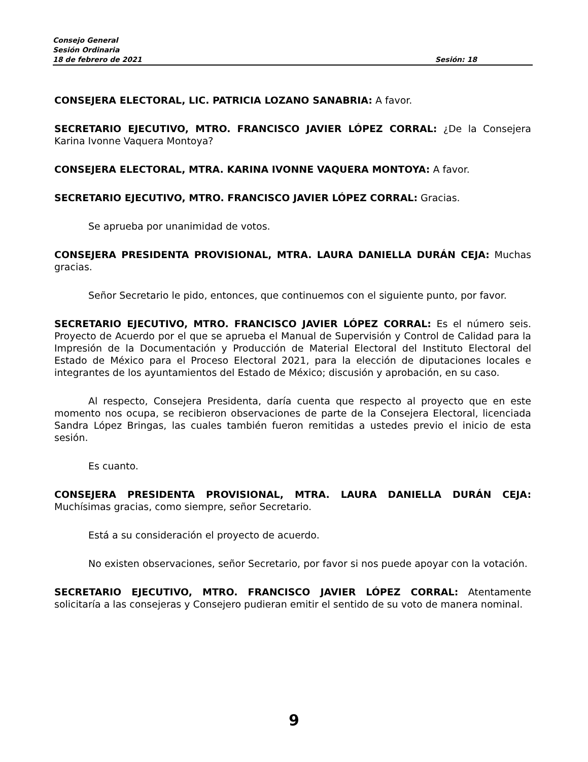Consejo General
Sesión Ordinaria
18 de febrero de 2021 Sesión: 18
CONSEJERA ELECTORAL, LIC. PATRICIA LOZANO SANABRIA: A favor.
SECRETARIO EJECUTIVO, MTRO. FRANCISCO JAVIER LÓPEZ CORRAL: ¿De la Consejera Karina Ivonne Vaquera Montoya?
CONSEJERA ELECTORAL, MTRA. KARINA IVONNE VAQUERA MONTOYA: A favor.
SECRETARIO EJECUTIVO, MTRO. FRANCISCO JAVIER LÓPEZ CORRAL: Gracias.
Se aprueba por unanimidad de votos.
CONSEJERA PRESIDENTA PROVISIONAL, MTRA. LAURA DANIELLA DURÁN CEJA: Muchas gracias.
Señor Secretario le pido, entonces, que continuemos con el siguiente punto, por favor.
SECRETARIO EJECUTIVO, MTRO. FRANCISCO JAVIER LÓPEZ CORRAL: Es el número seis. Proyecto de Acuerdo por el que se aprueba el Manual de Supervisión y Control de Calidad para la Impresión de la Documentación y Producción de Material Electoral del Instituto Electoral del Estado de México para el Proceso Electoral 2021, para la elección de diputaciones locales e integrantes de los ayuntamientos del Estado de México; discusión y aprobación, en su caso.
Al respecto, Consejera Presidenta, daría cuenta que respecto al proyecto que en este momento nos ocupa, se recibieron observaciones de parte de la Consejera Electoral, licenciada Sandra López Bringas, las cuales también fueron remitidas a ustedes previo el inicio de esta sesión.
Es cuanto.
CONSEJERA PRESIDENTA PROVISIONAL, MTRA. LAURA DANIELLA DURÁN CEJA: Muchísimas gracias, como siempre, señor Secretario.
Está a su consideración el proyecto de acuerdo.
No existen observaciones, señor Secretario, por favor si nos puede apoyar con la votación.
SECRETARIO EJECUTIVO, MTRO. FRANCISCO JAVIER LÓPEZ CORRAL: Atentamente solicitaría a las consejeras y Consejero pudieran emitir el sentido de su voto de manera nominal.
9